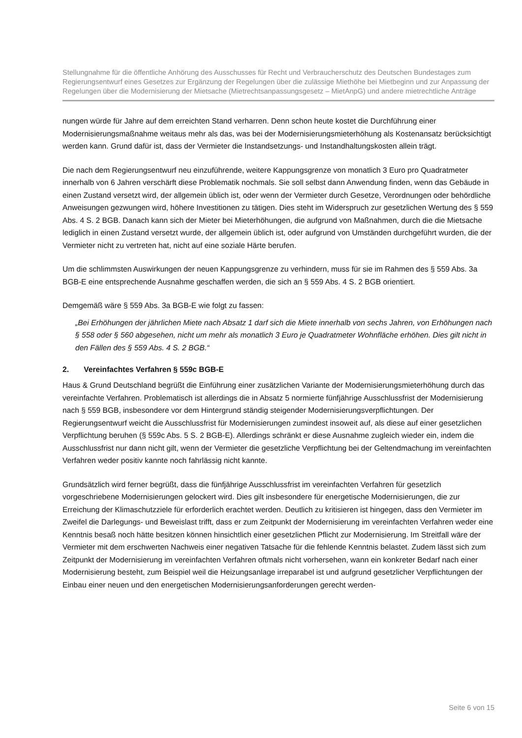Stellungnahme für die öffentliche Anhörung des Ausschusses für Recht und Verbraucherschutz des Deutschen Bundestages zum Regierungsentwurf eines Gesetzes zur Ergänzung der Regelungen über die zulässige Miethöhe bei Mietbeginn und zur Anpassung der Regelungen über die Modernisierung der Mietsache (Mietrechtsanpassungsgesetz – MietAnpG) und andere mietrechtliche Anträge
nungen würde für Jahre auf dem erreichten Stand verharren. Denn schon heute kostet die Durchführung einer Modernisierungsmaßnahme weitaus mehr als das, was bei der Modernisierungsmieterhöhung als Kostenansatz berücksichtigt werden kann. Grund dafür ist, dass der Vermieter die Instandsetzungs- und Instandhaltungskosten allein trägt.
Die nach dem Regierungsentwurf neu einzuführende, weitere Kappungsgrenze von monatlich 3 Euro pro Quadratmeter innerhalb von 6 Jahren verschärft diese Problematik nochmals. Sie soll selbst dann Anwendung finden, wenn das Gebäude in einen Zustand versetzt wird, der allgemein üblich ist, oder wenn der Vermieter durch Gesetze, Verordnungen oder behördliche Anweisungen gezwungen wird, höhere Investitionen zu tätigen. Dies steht im Widerspruch zur gesetzlichen Wertung des § 559 Abs. 4 S. 2 BGB. Danach kann sich der Mieter bei Mieterhöhungen, die aufgrund von Maßnahmen, durch die die Mietsache lediglich in einen Zustand versetzt wurde, der allgemein üblich ist, oder aufgrund von Umständen durchgeführt wurden, die der Vermieter nicht zu vertreten hat, nicht auf eine soziale Härte berufen.
Um die schlimmsten Auswirkungen der neuen Kappungsgrenze zu verhindern, muss für sie im Rahmen des § 559 Abs. 3a BGB-E eine entsprechende Ausnahme geschaffen werden, die sich an § 559 Abs. 4 S. 2 BGB orientiert.
Demgemäß wäre § 559 Abs. 3a BGB-E wie folgt zu fassen:
„Bei Erhöhungen der jährlichen Miete nach Absatz 1 darf sich die Miete innerhalb von sechs Jahren, von Erhöhungen nach § 558 oder § 560 abgesehen, nicht um mehr als monatlich 3 Euro je Quadratmeter Wohnfläche erhöhen. Dies gilt nicht in den Fällen des § 559 Abs. 4 S. 2 BGB.“
2. Vereinfachtes Verfahren § 559c BGB-E
Haus & Grund Deutschland begrüßt die Einführung einer zusätzlichen Variante der Modernisierungsmieterhöhung durch das vereinfachte Verfahren. Problematisch ist allerdings die in Absatz 5 normierte fünfjährige Ausschlussfrist der Modernisierung nach § 559 BGB, insbesondere vor dem Hintergrund ständig steigender Modernisierungsverpflichtungen. Der Regierungsentwurf weicht die Ausschlussfrist für Modernisierungen zumindest insoweit auf, als diese auf einer gesetzlichen Verpflichtung beruhen (§ 559c Abs. 5 S. 2 BGB-E). Allerdings schränkt er diese Ausnahme zugleich wieder ein, indem die Ausschlussfrist nur dann nicht gilt, wenn der Vermieter die gesetzliche Verpflichtung bei der Geltendmachung im vereinfachten Verfahren weder positiv kannte noch fahrlässig nicht kannte.
Grundsätzlich wird ferner begrüßt, dass die fünfjährige Ausschlussfrist im vereinfachten Verfahren für gesetzlich vorgeschriebene Modernisierungen gelockert wird. Dies gilt insbesondere für energetische Modernisierungen, die zur Erreichung der Klimaschutzziele für erforderlich erachtet werden. Deutlich zu kritisieren ist hingegen, dass den Vermieter im Zweifel die Darlegungs- und Beweislast trifft, dass er zum Zeitpunkt der Modernisierung im vereinfachten Verfahren weder eine Kenntnis besaß noch hätte besitzen können hinsichtlich einer gesetzlichen Pflicht zur Modernisierung. Im Streitfall wäre der Vermieter mit dem erschwerten Nachweis einer negativen Tatsache für die fehlende Kenntnis belastet. Zudem lässt sich zum Zeitpunkt der Modernisierung im vereinfachten Verfahren oftmals nicht vorhersehen, wann ein konkreter Bedarf nach einer Modernisierung besteht, zum Beispiel weil die Heizungsanlage irreparabel ist und aufgrund gesetzlicher Verpflichtungen der Einbau einer neuen und den energetischen Modernisierungsanforderungen gerecht werden-
Seite 6 von 15